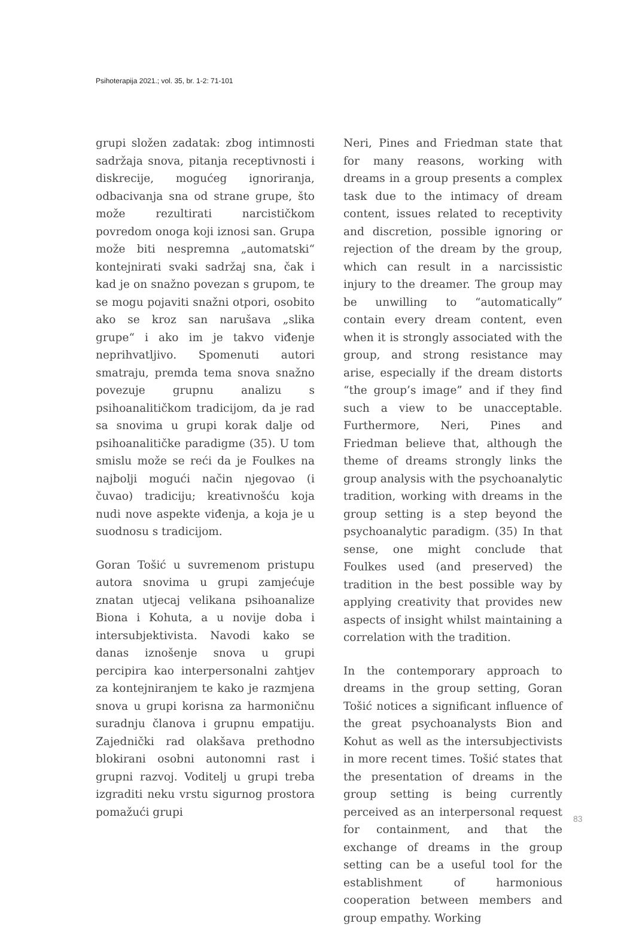Psihoterapija 2021.; vol. 35, br. 1-2: 71-101
grupi složen zadatak: zbog intimnosti sadržaja snova, pitanja receptivnosti i diskrecije, mogućeg ignoriranja, odbacivanja sna od strane grupe, što može rezultirati narcističkom povredom onoga koji iznosi san. Grupa može biti nespremna „automatski“ kontejnirati svaki sadržaj sna, čak i kad je on snažno povezan s grupom, te se mogu pojaviti snažni otpori, osobito ako se kroz san narušava „slika grupe“ i ako im je takvo viđenje neprihvatljivo. Spomenuti autori smatraju, premda tema snova snažno povezuje grupnu analizu s psihoanalitičkom tradicijom, da je rad sa snovima u grupi korak dalje od psihoanalitičke paradigme (35). U tom smislu može se reći da je Foulkes na najbolji mogući način njegovao (i čuvao) tradiciju; kreativnošću koja nudi nove aspekte viđenja, a koja je u suodnosu s tradicijom.
Goran Tošić u suvremenom pristupu autora snovima u grupi zamjećuje znatan utjecaj velikana psihoanalize Biona i Kohuta, a u novije doba i intersubjektivista. Navodi kako se danas iznošenje snova u grupi percipira kao interpersonalni zahtjev za kontejniranjem te kako je razmjena snova u grupi korisna za harmoničnu suradnju članova i grupnu empatiju. Zajednički rad olakšava prethodno blokirani osobni autonomni rast i grupni razvoj. Voditelj u grupi treba izgraditi neku vrstu sigurnog prostora pomažući grupi
Neri, Pines and Friedman state that for many reasons, working with dreams in a group presents a complex task due to the intimacy of dream content, issues related to receptivity and discretion, possible ignoring or rejection of the dream by the group, which can result in a narcissistic injury to the dreamer. The group may be unwilling to “automatically” contain every dream content, even when it is strongly associated with the group, and strong resistance may arise, especially if the dream distorts “the group’s image” and if they find such a view to be unacceptable. Furthermore, Neri, Pines and Friedman believe that, although the theme of dreams strongly links the group analysis with the psychoanalytic tradition, working with dreams in the group setting is a step beyond the psychoanalytic paradigm. (35) In that sense, one might conclude that Foulkes used (and preserved) the tradition in the best possible way by applying creativity that provides new aspects of insight whilst maintaining a correlation with the tradition.
In the contemporary approach to dreams in the group setting, Goran Tošić notices a significant influence of the great psychoanalysts Bion and Kohut as well as the intersubjectivists in more recent times. Tošić states that the presentation of dreams in the group setting is being currently perceived as an interpersonal request for containment, and that the exchange of dreams in the group setting can be a useful tool for the establishment of harmonious cooperation between members and group empathy. Working
83